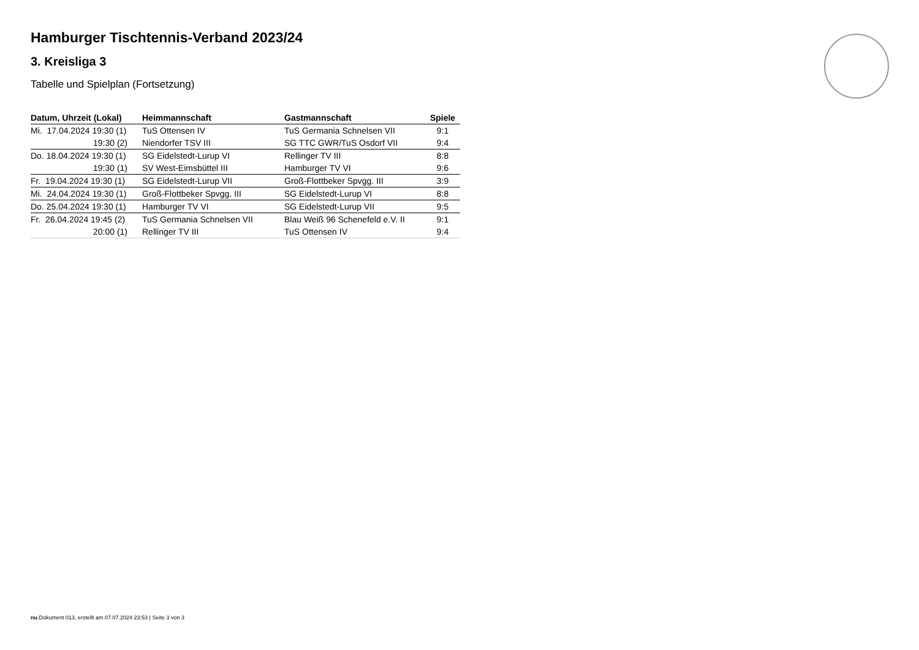Hamburger Tischtennis-Verband 2023/24
3. Kreisliga 3
Tabelle und Spielplan (Fortsetzung)
| Datum, Uhrzeit (Lokal) | Heimmannschaft | Gastmannschaft | Spiele |
| --- | --- | --- | --- |
| Mi. 17.04.2024 19:30 (1) | TuS Ottensen IV | TuS Germania Schnelsen VII | 9:1 |
| 19:30 (2) | Niendorfer TSV III | SG TTC GWR/TuS Osdorf VII | 9:4 |
| Do. 18.04.2024 19:30 (1) | SG Eidelstedt-Lurup VI | Rellinger TV III | 8:8 |
| 19:30 (1) | SV West-Eimsbüttel III | Hamburger TV VI | 9:6 |
| Fr. 19.04.2024 19:30 (1) | SG Eidelstedt-Lurup VII | Groß-Flottbeker Spvgg. III | 3:9 |
| Mi. 24.04.2024 19:30 (1) | Groß-Flottbeker Spvgg. III | SG Eidelstedt-Lurup VI | 8:8 |
| Do. 25.04.2024 19:30 (1) | Hamburger TV VI | SG Eidelstedt-Lurup VII | 9:5 |
| Fr. 26.04.2024 19:45 (2) | TuS Germania Schnelsen VII | Blau Weiß 96 Schenefeld e.V. II | 9:1 |
| 20:00 (1) | Rellinger TV III | TuS Ottensen IV | 9:4 |
nu.Dokument 013, erstellt am 07.07.2024 23:53 | Seite 3 von 3